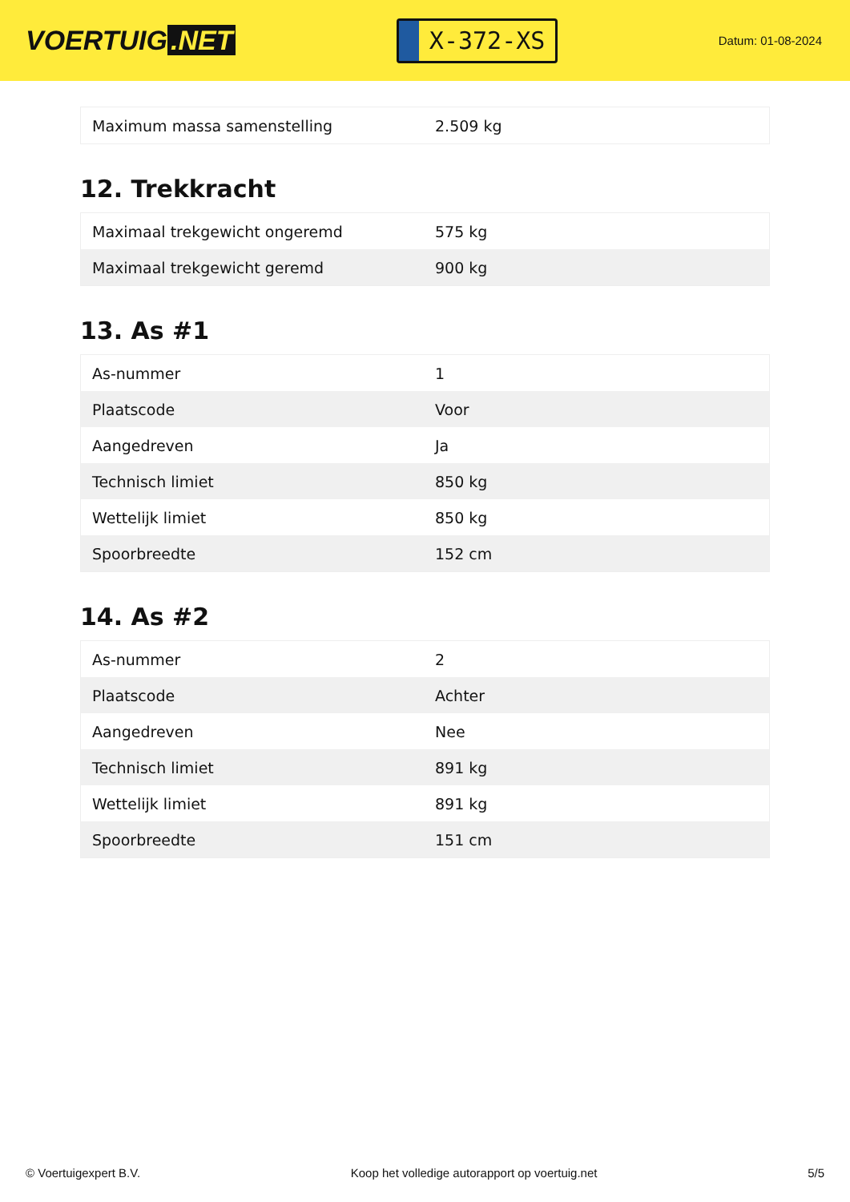VOERTUIG.NET
X-372-XS
Datum: 01-08-2024
| Maximum massa samenstelling | 2.509 kg |
12. Trekkracht
| Maximaal trekgewicht ongeremd | 575 kg |
| Maximaal trekgewicht geremd | 900 kg |
13. As #1
| As-nummer | 1 |
| Plaatscode | Voor |
| Aangedreven | Ja |
| Technisch limiet | 850 kg |
| Wettelijk limiet | 850 kg |
| Spoorbreedte | 152 cm |
14. As #2
| As-nummer | 2 |
| Plaatscode | Achter |
| Aangedreven | Nee |
| Technisch limiet | 891 kg |
| Wettelijk limiet | 891 kg |
| Spoorbreedte | 151 cm |
© Voertuigexpert B.V. Koop het volledige autorapport op voertuig.net 5/5